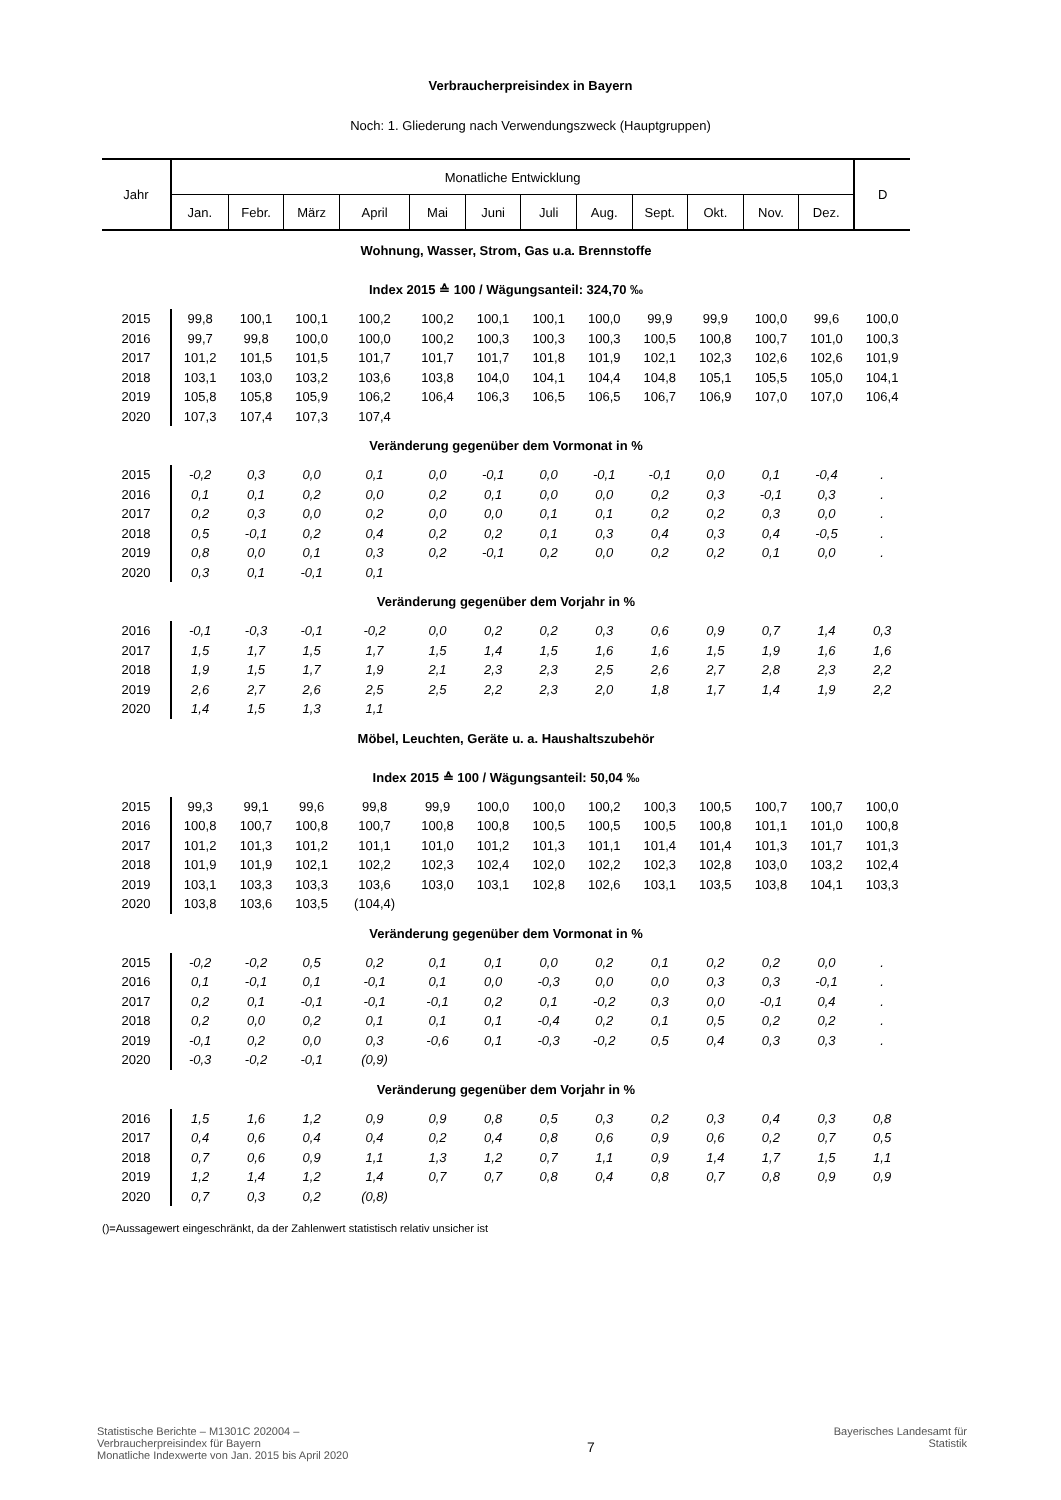Verbraucherpreisindex in Bayern
Noch: 1. Gliederung nach Verwendungszweck (Hauptgruppen)
| Jahr | Monatliche Entwicklung | | | | | | | | | | | | D |
| --- | --- | --- | --- | --- | --- | --- | --- | --- | --- | --- | --- | --- | --- |
| | Jan. | Febr. | März | April | Mai | Juni | Juli | Aug. | Sept. | Okt. | Nov. | Dez. | |
| Wohnung, Wasser, Strom, Gas u.a. Brennstoffe | | | | | | | | | | | | | |
| Index 2015 ≙ 100 / Wägungsanteil: 324,70 ‰ | | | | | | | | | | | | | |
| 2015 | 99,8 | 100,1 | 100,1 | 100,2 | 100,2 | 100,1 | 100,1 | 100,0 | 99,9 | 99,9 | 100,0 | 99,6 | 100,0 |
| 2016 | 99,7 | 99,8 | 100,0 | 100,0 | 100,2 | 100,3 | 100,3 | 100,3 | 100,5 | 100,8 | 100,7 | 101,0 | 100,3 |
| 2017 | 101,2 | 101,5 | 101,5 | 101,7 | 101,7 | 101,7 | 101,8 | 101,9 | 102,1 | 102,3 | 102,6 | 102,6 | 101,9 |
| 2018 | 103,1 | 103,0 | 103,2 | 103,6 | 103,8 | 104,0 | 104,1 | 104,4 | 104,8 | 105,1 | 105,5 | 105,0 | 104,1 |
| 2019 | 105,8 | 105,8 | 105,9 | 106,2 | 106,4 | 106,3 | 106,5 | 106,5 | 106,7 | 106,9 | 107,0 | 107,0 | 106,4 |
| 2020 | 107,3 | 107,4 | 107,3 | 107,4 | | | | | | | | | |
| Veränderung gegenüber dem Vormonat in % | | | | | | | | | | | | | |
| 2015 | -0,2 | 0,3 | 0,0 | 0,1 | 0,0 | -0,1 | 0,0 | -0,1 | -0,1 | 0,0 | 0,1 | -0,4 | . |
| 2016 | 0,1 | 0,1 | 0,2 | 0,0 | 0,2 | 0,1 | 0,0 | 0,0 | 0,2 | 0,3 | -0,1 | 0,3 | . |
| 2017 | 0,2 | 0,3 | 0,0 | 0,2 | 0,0 | 0,0 | 0,1 | 0,1 | 0,2 | 0,2 | 0,3 | 0,0 | . |
| 2018 | 0,5 | -0,1 | 0,2 | 0,4 | 0,2 | 0,2 | 0,1 | 0,3 | 0,4 | 0,3 | 0,4 | -0,5 | . |
| 2019 | 0,8 | 0,0 | 0,1 | 0,3 | 0,2 | -0,1 | 0,2 | 0,0 | 0,2 | 0,2 | 0,1 | 0,0 | . |
| 2020 | 0,3 | 0,1 | -0,1 | 0,1 | | | | | | | | | |
| Veränderung gegenüber dem Vorjahr in % | | | | | | | | | | | | | |
| 2016 | -0,1 | -0,3 | -0,1 | -0,2 | 0,0 | 0,2 | 0,2 | 0,3 | 0,6 | 0,9 | 0,7 | 1,4 | 0,3 |
| 2017 | 1,5 | 1,7 | 1,5 | 1,7 | 1,5 | 1,4 | 1,5 | 1,6 | 1,6 | 1,5 | 1,9 | 1,6 | 1,6 |
| 2018 | 1,9 | 1,5 | 1,7 | 1,9 | 2,1 | 2,3 | 2,3 | 2,5 | 2,6 | 2,7 | 2,8 | 2,3 | 2,2 |
| 2019 | 2,6 | 2,7 | 2,6 | 2,5 | 2,5 | 2,2 | 2,3 | 2,0 | 1,8 | 1,7 | 1,4 | 1,9 | 2,2 |
| 2020 | 1,4 | 1,5 | 1,3 | 1,1 | | | | | | | | | |
| Möbel, Leuchten, Geräte u. a. Haushaltszubehör | | | | | | | | | | | | | |
| Index 2015 ≙ 100 / Wägungsanteil: 50,04 ‰ | | | | | | | | | | | | | |
| 2015 | 99,3 | 99,1 | 99,6 | 99,8 | 99,9 | 100,0 | 100,0 | 100,2 | 100,3 | 100,5 | 100,7 | 100,7 | 100,0 |
| 2016 | 100,8 | 100,7 | 100,8 | 100,7 | 100,8 | 100,8 | 100,5 | 100,5 | 100,5 | 100,8 | 101,1 | 101,0 | 100,8 |
| 2017 | 101,2 | 101,3 | 101,2 | 101,1 | 101,0 | 101,2 | 101,3 | 101,1 | 101,4 | 101,4 | 101,3 | 101,7 | 101,3 |
| 2018 | 101,9 | 101,9 | 102,1 | 102,2 | 102,3 | 102,4 | 102,0 | 102,2 | 102,3 | 102,8 | 103,0 | 103,2 | 102,4 |
| 2019 | 103,1 | 103,3 | 103,3 | 103,6 | 103,0 | 103,1 | 102,8 | 102,6 | 103,1 | 103,5 | 103,8 | 104,1 | 103,3 |
| 2020 | 103,8 | 103,6 | 103,5 | (104,4) | | | | | | | | | |
| Veränderung gegenüber dem Vormonat in % | | | | | | | | | | | | | |
| 2015 | -0,2 | -0,2 | 0,5 | 0,2 | 0,1 | 0,1 | 0,0 | 0,2 | 0,1 | 0,2 | 0,2 | 0,0 | . |
| 2016 | 0,1 | -0,1 | 0,1 | -0,1 | 0,1 | 0,0 | -0,3 | 0,0 | 0,0 | 0,3 | 0,3 | -0,1 | . |
| 2017 | 0,2 | 0,1 | -0,1 | -0,1 | -0,1 | 0,2 | 0,1 | -0,2 | 0,3 | 0,0 | -0,1 | 0,4 | . |
| 2018 | 0,2 | 0,0 | 0,2 | 0,1 | 0,1 | 0,1 | -0,4 | 0,2 | 0,1 | 0,5 | 0,2 | 0,2 | . |
| 2019 | -0,1 | 0,2 | 0,0 | 0,3 | -0,6 | 0,1 | -0,3 | -0,2 | 0,5 | 0,4 | 0,3 | 0,3 | . |
| 2020 | -0,3 | -0,2 | -0,1 | (0,9) | | | | | | | | | |
| Veränderung gegenüber dem Vorjahr in % | | | | | | | | | | | | | |
| 2016 | 1,5 | 1,6 | 1,2 | 0,9 | 0,9 | 0,8 | 0,5 | 0,3 | 0,2 | 0,3 | 0,4 | 0,3 | 0,8 |
| 2017 | 0,4 | 0,6 | 0,4 | 0,4 | 0,2 | 0,4 | 0,8 | 0,6 | 0,9 | 0,6 | 0,2 | 0,7 | 0,5 |
| 2018 | 0,7 | 0,6 | 0,9 | 1,1 | 1,3 | 1,2 | 0,7 | 1,1 | 0,9 | 1,4 | 1,7 | 1,5 | 1,1 |
| 2019 | 1,2 | 1,4 | 1,2 | 1,4 | 0,7 | 0,7 | 0,8 | 0,4 | 0,8 | 0,7 | 0,8 | 0,9 | 0,9 |
| 2020 | 0,7 | 0,3 | 0,2 | (0,8) | | | | | | | | | |
| ()=Aussagewert eingeschränkt, da der Zahlenwert statistisch relativ unsicher ist | | | | | | | | | | | | | |
Statistische Berichte – M1301C 202004 –
Verbraucherpreisindex für Bayern
Monatliche Indexwerte von Jan. 2015 bis April 2020
7
Bayerisches Landesamt für
Statistik